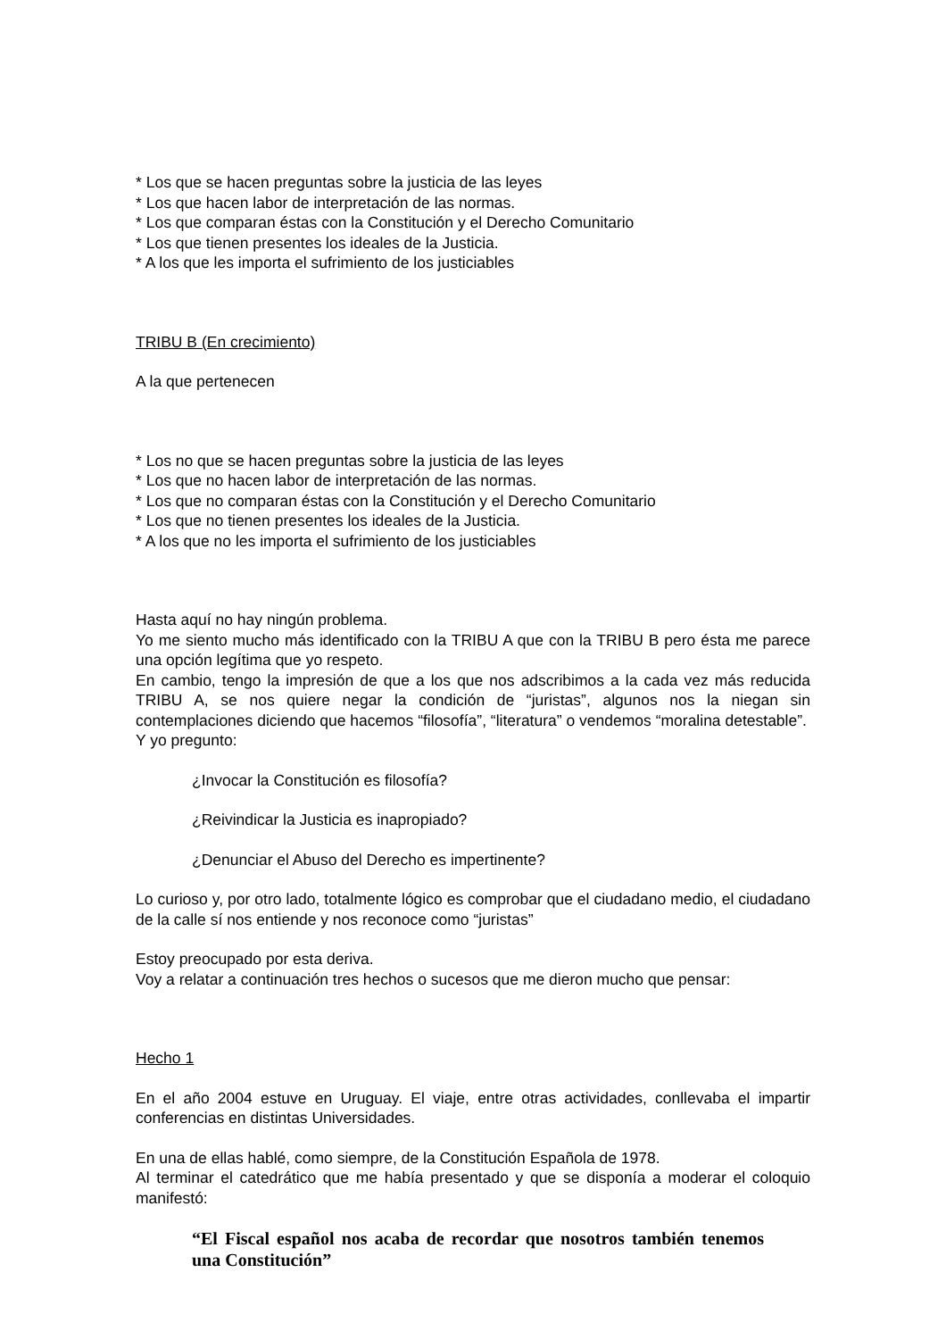* Los que se hacen preguntas sobre la justicia de las leyes
* Los que hacen labor de interpretación de las normas.
* Los que comparan éstas con la Constitución y el Derecho Comunitario
* Los que tienen presentes los ideales de la Justicia.
* A los que les importa el sufrimiento de los justiciables
TRIBU B (En crecimiento)
A la que pertenecen
* Los no que se hacen preguntas sobre la justicia de las leyes
* Los que no hacen labor de interpretación de las normas.
* Los que no comparan éstas con la Constitución y el Derecho Comunitario
* Los que no tienen presentes los ideales de la Justicia.
* A los que no les importa el sufrimiento de los justiciables
Hasta aquí no hay ningún problema.
Yo me siento mucho más identificado con la TRIBU A que con la TRIBU B pero ésta me parece una opción legítima que yo respeto.
En cambio, tengo la impresión de que a los que nos adscribimos a la cada vez más reducida TRIBU A, se nos quiere negar la condición de “juristas”, algunos nos la niegan sin contemplaciones diciendo que hacemos “filosofía”, “literatura” o vendemos “moralina detestable”.
Y yo pregunto:
¿Invocar la Constitución es filosofía?
¿Reivindicar la Justicia es inapropiado?
¿Denunciar el Abuso del Derecho es impertinente?
Lo curioso y, por otro lado, totalmente lógico es comprobar que el ciudadano medio, el ciudadano de la calle sí nos entiende y nos reconoce como “juristas”
Estoy preocupado por esta deriva.
Voy a relatar a continuación tres hechos o sucesos que me dieron mucho que pensar:
Hecho 1
En el año 2004 estuve en Uruguay. El viaje, entre otras actividades, conllevaba el impartir conferencias en distintas Universidades.
En una de ellas hablé, como siempre, de la Constitución Española de 1978.
Al terminar el catedrático que me había presentado y que se disponía a moderar el coloquio manifestó:
“El Fiscal español nos acaba de recordar que nosotros también tenemos una Constitución”